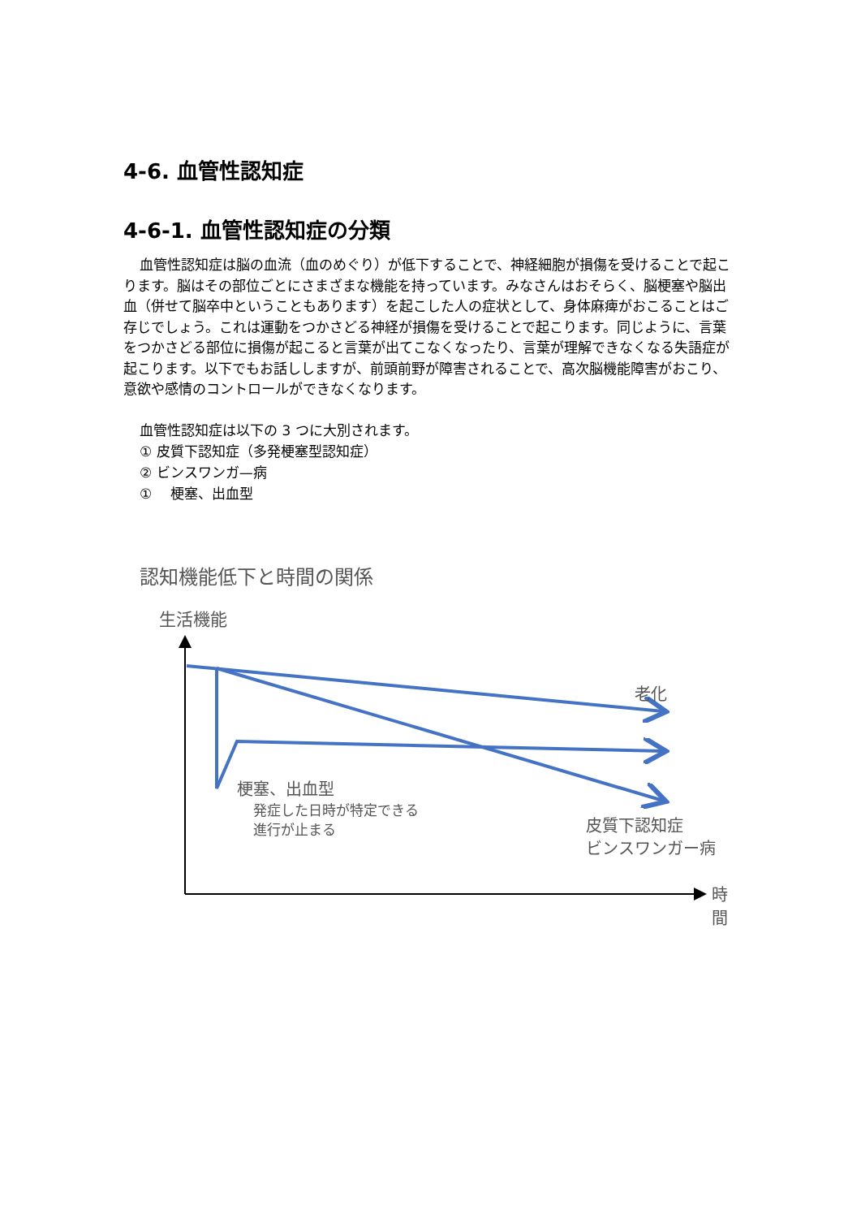4-6. 血管性認知症
4-6-1. 血管性認知症の分類
血管性認知症は脳の血流（血のめぐり）が低下することで、神経細胞が損傷を受けることで起こります。脳はその部位ごとにさまざまな機能を持っています。みなさんはおそらく、脳梗塞や脳出血（併せて脳卒中ということもあります）を起こした人の症状として、身体麻痺がおこることはご存じでしょう。これは運動をつかさどる神経が損傷を受けることで起こります。同じように、言葉をつかさどる部位に損傷が起こると言葉が出てこなくなったり、言葉が理解できなくなる失語症が起こります。以下でもお話ししますが、前頭前野が障害されることで、高次脳機能障害がおこり、意欲や感情のコントロールができなくなります。
血管性認知症は以下の 3 つに大別されます。
① 皮質下認知症（多発梗塞型認知症）
② ビンスワンガ—病
① 　梗塞、出血型
認知機能低下と時間の関係
生活機能
老化
梗塞、出血型
発症した日時が特定できる
進行が止まる
皮質下認知症
ビンスワンガー病
時間